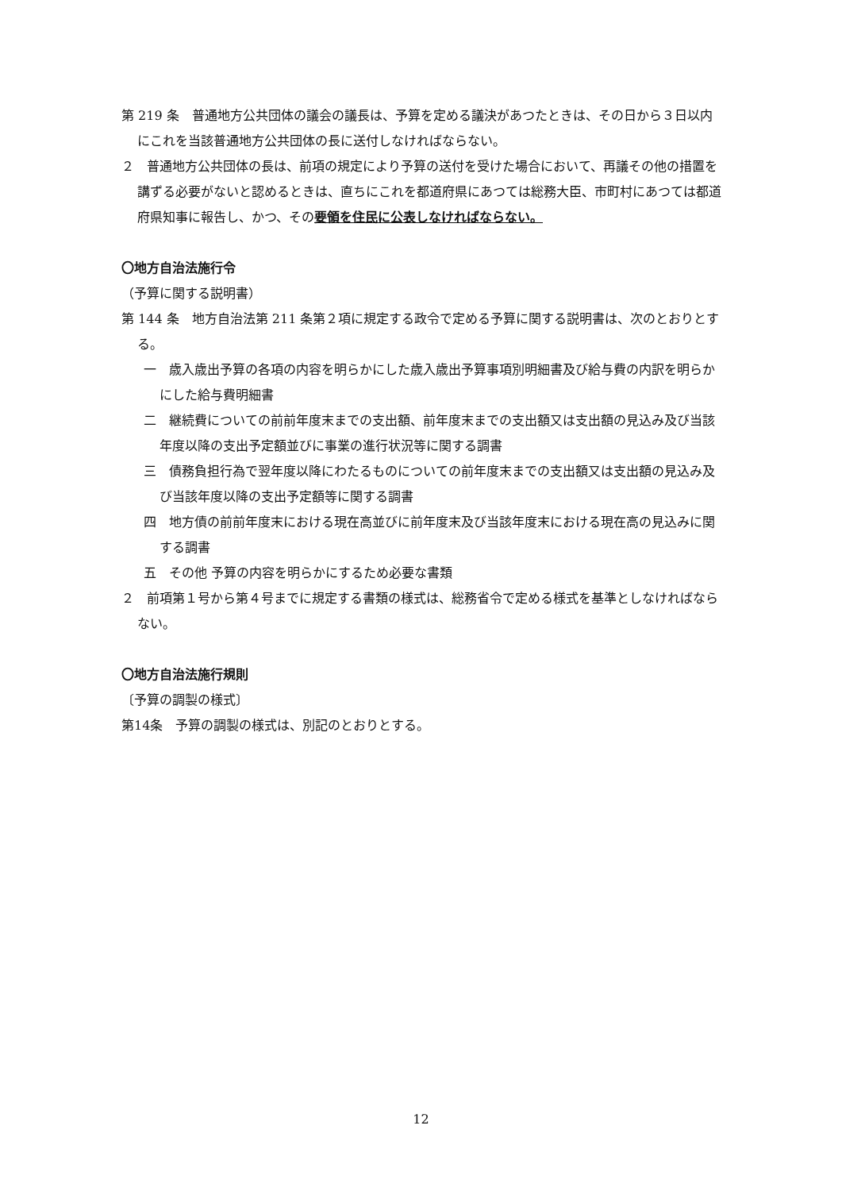第 219 条　普通地方公共団体の議会の議長は、予算を定める議決があつたときは、その日から３日以内にこれを当該普通地方公共団体の長に送付しなければならない。
２　普通地方公共団体の長は、前項の規定により予算の送付を受けた場合において、再議その他の措置を講ずる必要がないと認めるときは、直ちにこれを都道府県にあつては総務大臣、市町村にあつては都道府県知事に報告し、かつ、その要領を住民に公表しなければならない。
〇地方自治法施行令
（予算に関する説明書）
第 144 条　地方自治法第 211 条第２項に規定する政令で定める予算に関する説明書は、次のとおりとする。
一　歳入歳出予算の各項の内容を明らかにした歳入歳出予算事項別明細書及び給与費の内訳を明らかにした給与費明細書
二　継続費についての前前年度末までの支出額、前年度末までの支出額又は支出額の見込み及び当該年度以降の支出予定額並びに事業の進行状況等に関する調書
三　債務負担行為で翌年度以降にわたるものについての前年度末までの支出額又は支出額の見込み及び当該年度以降の支出予定額等に関する調書
四　地方債の前前年度末における現在高並びに前年度末及び当該年度末における現在高の見込みに関する調書
五　その他 予算の内容を明らかにするため必要な書類
２　前項第１号から第４号までに規定する書類の様式は、総務省令で定める様式を基準としなければならない。
〇地方自治法施行規則
〔予算の調製の様式〕
第14条　予算の調製の様式は、別記のとおりとする。
12